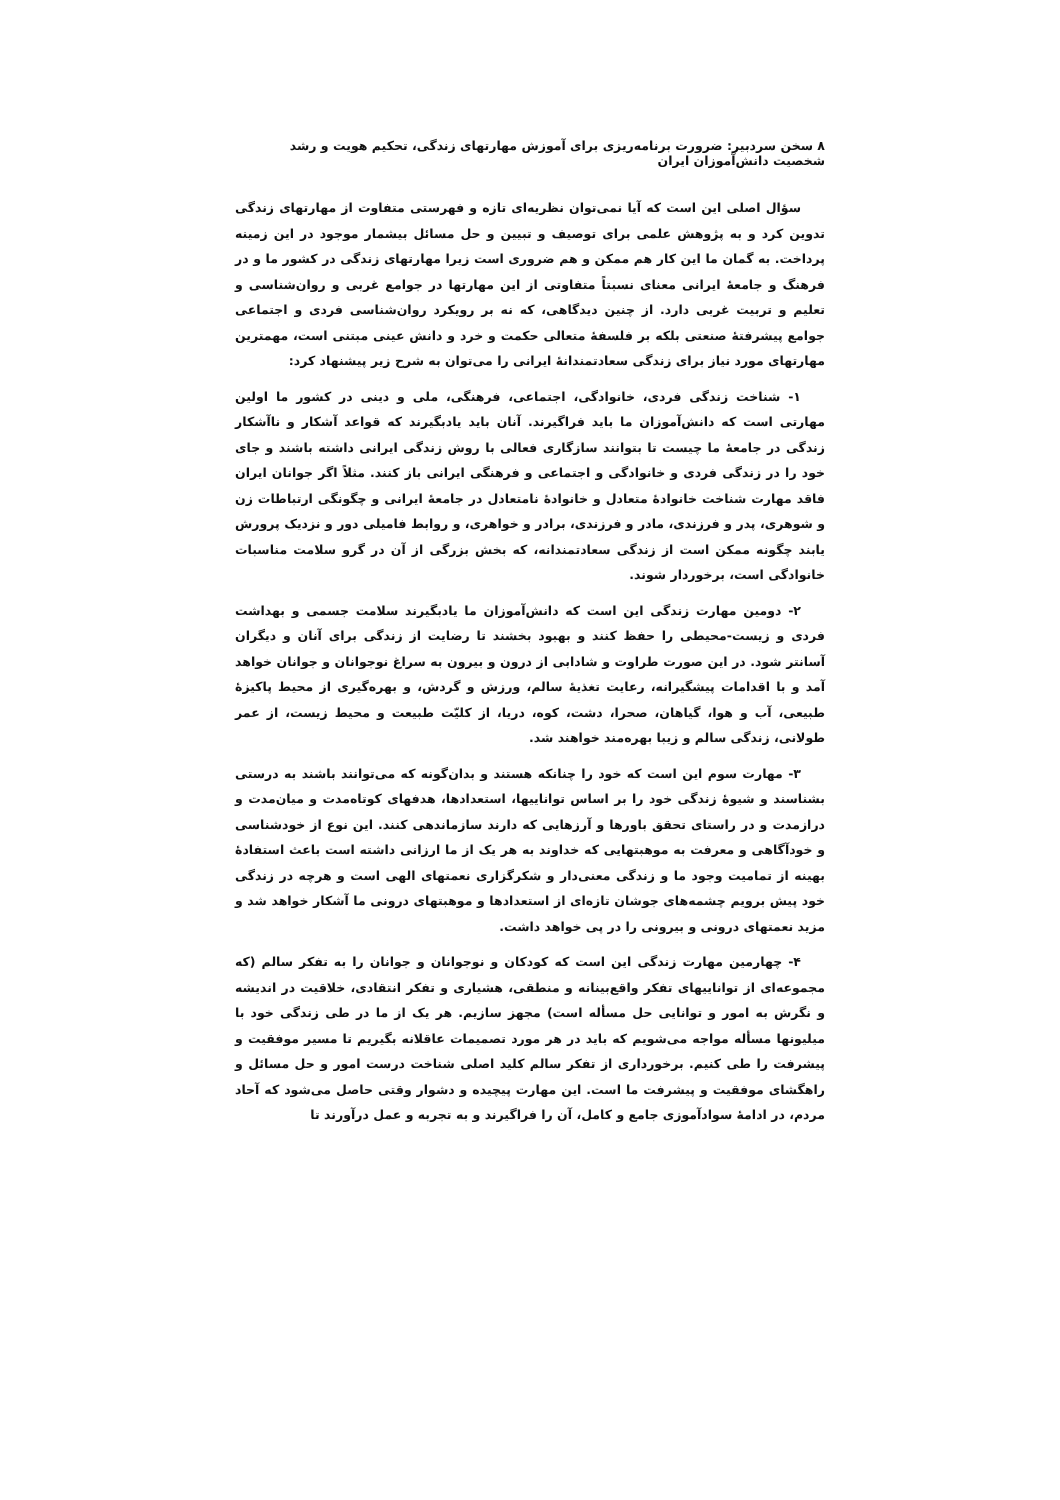۸ سخن سردبیر: ضرورت برنامه‌ریزی برای آموزش مهارتهای زندگی، تحکیم هویت و رشد شخصیت دانش‌آموزان ایران
سؤال اصلی این است که آیا نمی‌توان نظریه‌ای تازه و فهرستی متفاوت از مهارتهای زندگی تدوین کرد و به پژوهش علمی برای توصیف و تبیین و حل مسائل بیشمار موجود در این زمینه پرداخت. به گمان ما این کار هم ممکن و هم ضروری است زیرا مهارتهای زندگی در کشور ما و در فرهنگ و جامعهٔ ایرانی معنای نسبتاً متفاوتی از این مهارتها در جوامع غربی و روان‌شناسی و تعلیم و تربیت غربی دارد. از چنین دیدگاهی، که نه بر رویکرد روان‌شناسی فردی و اجتماعی جوامع پیشرفتهٔ صنعتی بلکه بر فلسفهٔ متعالی حکمت و خرد و دانش عینی مبتنی است، مهمترین مهارتهای مورد نیاز برای زندگی سعادتمندانهٔ ایرانی را می‌توان به شرح زیر پیشنهاد کرد:
۱- شناخت زندگی فردی، خانوادگی، اجتماعی، فرهنگی، ملی و دینی در کشور ما اولین مهارتی است که دانش‌آموزان ما باید فراگیرند. آنان باید یادبگیرند که قواعد آشکار و ناآشکار زندگی در جامعهٔ ما چیست تا بتوانند سازگاری فعالی با روش زندگی ایرانی داشته باشند و جای خود را در زندگی فردی و خانوادگی و اجتماعی و فرهنگی ایرانی باز کنند. مثلاً اگر جوانان ایران فاقد مهارت شناخت خانوادهٔ متعادل و خانوادهٔ نامتعادل در جامعهٔ ایرانی و چگونگی ارتباطات زن و شوهری، پدر و فرزندی، مادر و فرزندی، برادر و خواهری، و روابط فامیلی دور و نزدیک پرورش یابند چگونه ممکن است از زندگی سعادتمندانه، که بخش بزرگی از آن در گرو سلامت مناسبات خانوادگی است، برخوردار شوند.
۲- دومین مهارت زندگی این است که دانش‌آموزان ما یادبگیرند سلامت جسمی و بهداشت فردی و زیست-محیطی را حفظ کنند و بهبود بخشند تا رضایت از زندگی برای آنان و دیگران آسانتر شود. در این صورت طراوت و شادابی از درون و بیرون به سراغ نوجوانان و جوانان خواهد آمد و با اقدامات پیشگیرانه، رعایت تغذیهٔ سالم، ورزش و گردش، و بهره‌گیری از محیط پاکیزهٔ طبیعی، آب و هوا، گیاهان، صحرا، دشت، کوه، دریا، از کلیّت طبیعت و محیط زیست، از عمر طولانی، زندگی سالم و زیبا بهره‌مند خواهند شد.
۳- مهارت سوم این است که خود را چنانکه هستند و بدان‌گونه که می‌توانند باشند به درستی بشناسند و شیوهٔ زندگی خود را بر اساس تواناییها، استعدادها، هدفهای کوتاه‌مدت و میان‌مدت و درازمدت و در راستای تحقق باورها و آرزهایی که دارند سازماندهی کنند. این نوع از خودشناسی و خودآگاهی و معرفت به موهبتهایی که خداوند به هر یک از ما ارزانی داشته است باعث استفادهٔ بهینه از تمامیت وجود ما و زندگی معنی‌دار و شکرگزاری نعمتهای الهی است و هرچه در زندگی خود پیش برویم چشمه‌های جوشان تازه‌ای از استعدادها و موهبتهای درونی ما آشکار خواهد شد و مزید نعمتهای درونی و بیرونی را در پی خواهد داشت.
۴- چهارمین مهارت زندگی این است که کودکان و نوجوانان و جوانان را به تفکر سالم (که مجموعه‌ای از تواناییهای تفکر واقع‌بینانه و منطقی، هشیاری و تفکر انتقادی، خلاقیت در اندیشه و نگرش به امور و توانایی حل مسأله است) مجهز سازیم. هر یک از ما در طی زندگی خود با میلیونها مسأله مواجه می‌شویم که باید در هر مورد تصمیمات عاقلانه بگیریم تا مسیر موفقیت و پیشرفت را طی کنیم. برخورداری از تفکر سالم کلید اصلی شناخت درست امور و حل مسائل و راهگشای موفقیت و پیشرفت ما است. این مهارت پیچیده و دشوار وقتی حاصل می‌شود که آحاد مردم، در ادامهٔ سوادآموزی جامع و کامل، آن را فراگیرند و به تجربه و عمل درآورند تا